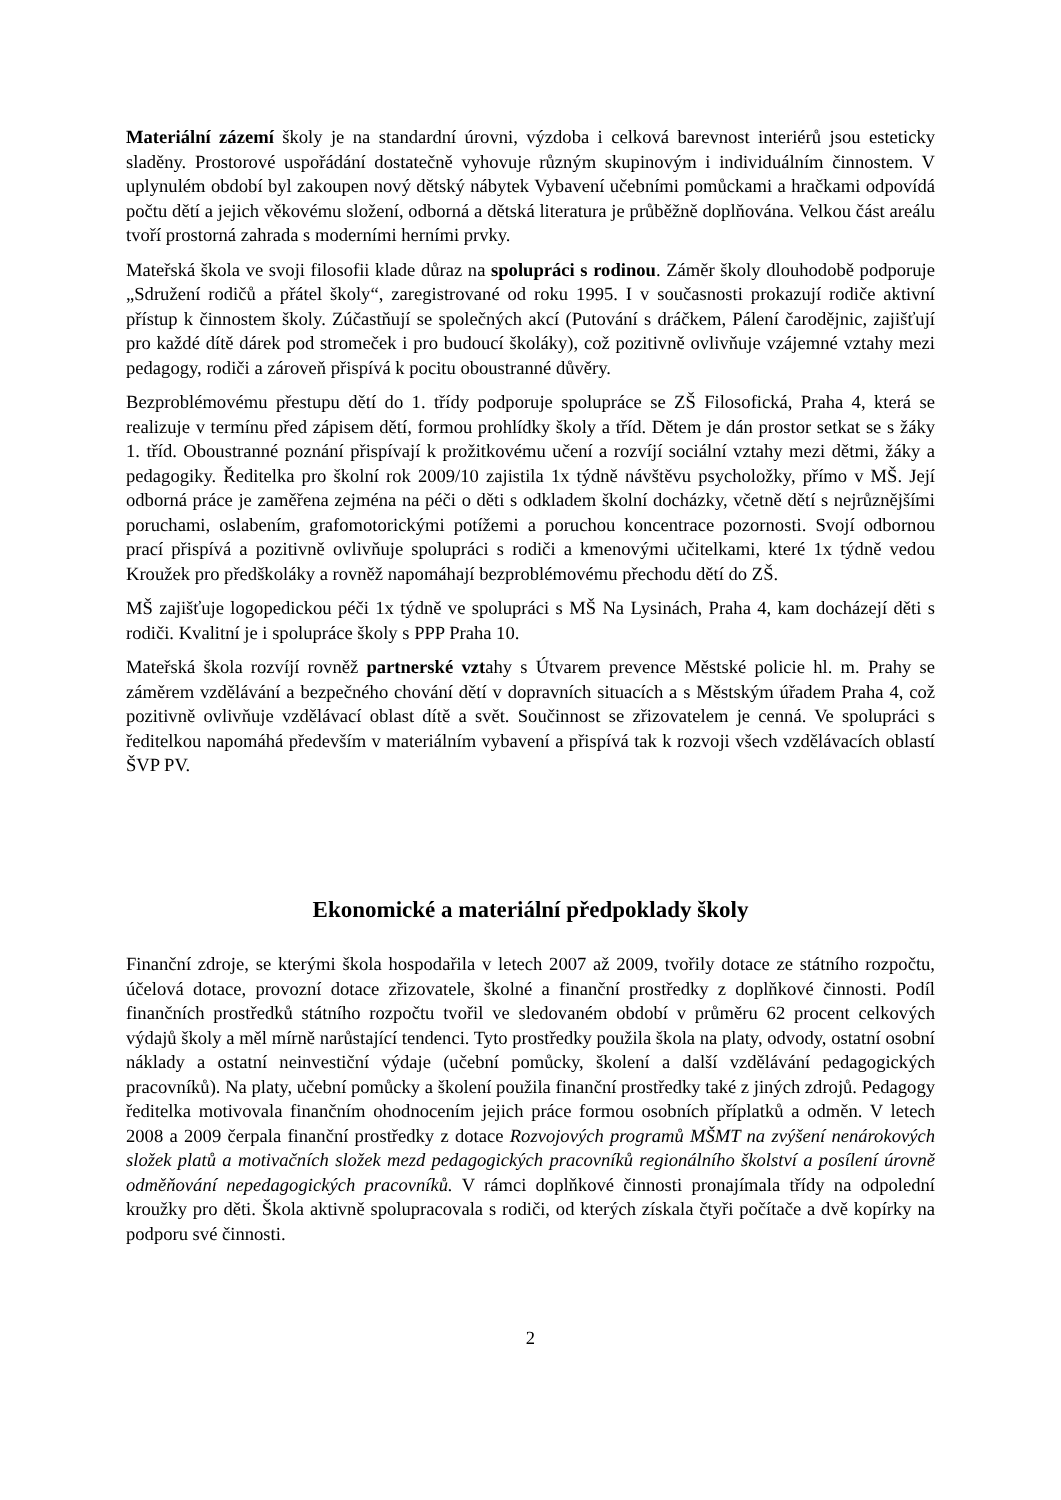Materiální zázemí školy je na standardní úrovni, výzdoba i celková barevnost interiérů jsou esteticky sladěny. Prostorové uspořádání dostatečně vyhovuje různým skupinovým i individuálním činnostem. V uplynulém období byl zakoupen nový dětský nábytek Vybavení učebními pomůckami a hračkami odpovídá počtu dětí a jejich věkovému složení, odborná a dětská literatura je průběžně doplňována. Velkou část areálu tvoří prostorná zahrada s moderními herními prvky.
Mateřská škola ve svoji filosofii klade důraz na spolupráci s rodinou. Záměr školy dlouhodobě podporuje „Sdružení rodičů a přátel školy“, zaregistrované od roku 1995. I v současnosti prokazují rodiče aktivní přístup k činnostem školy. Zúčastňují se společných akcí (Putování s dráčkem, Pálení čarodějnic, zajišťují pro každé dítě dárek pod stromeček i pro budoucí školáky), což pozitivně ovlivňuje vzájemné vztahy mezi pedagogy, rodiči a zároveň přispívá k pocitu oboustranné důvěry.
Bezproblémovému přestupu dětí do 1. třídy podporuje spolupráce se ZŠ Filosofická, Praha 4, která se realizuje v termínu před zápisem dětí, formou prohlídky školy a tříd. Dětem je dán prostor setkat se s žáky 1. tříd. Oboustranné poznání přispívají k prožitkovému učení a rozvíjí sociální vztahy mezi dětmi, žáky a pedagogiky. Ředitelka pro školní rok 2009/10 zajistila 1x týdně návštěvu psycholožky, přímo v MŠ. Její odborná práce je zaměřena zejména na péči o děti s odkladem školní docházky, včetně dětí s nejrůznějšími poruchami, oslabením, grafomotorickými potížemi a poruchou koncentrace pozornosti. Svojí odbornou prací přispívá a pozitivně ovlivňuje spolupráci s rodiči a kmenovými učitelkami, které 1x týdně vedou Kroužek pro předškoláky a rovněž napomáhají bezproblémovému přechodu dětí do ZŠ.
MŠ zajišťuje logopedickou péči 1x týdně ve spolupráci s MŠ Na Lysinách, Praha 4, kam docházejí děti s rodiči. Kvalitní je i spolupráce školy s PPP Praha 10.
Mateřská škola rozvíjí rovněž partnerské vztahy s Útvarem prevence Městské policie hl. m. Prahy se záměrem vzdělávání a bezpečného chování dětí v dopravních situacích a s Městským úřadem Praha 4, což pozitivně ovlivňuje vzdělávací oblast dítě a svět. Součinnost se zřizovatelem je cenná. Ve spolupráci s ředitelkou napomáhá především v materiálním vybavení a přispívá tak k rozvoji všech vzdělávacích oblastí ŠVP PV.
Ekonomické a materiální předpoklady školy
Finanční zdroje, se kterými škola hospodařila v letech 2007 až 2009, tvořily dotace ze státního rozpočtu, účelová dotace, provozní dotace zřizovatele, školné a finanční prostředky z doplňkové činnosti. Podíl finančních prostředků státního rozpočtu tvořil ve sledovaném období v průměru 62 procent celkových výdajů školy a měl mírně narůstající tendenci. Tyto prostředky použila škola na platy, odvody, ostatní osobní náklady a ostatní neinvestiční výdaje (učební pomůcky, školení a další vzdělávání pedagogických pracovníků). Na platy, učební pomůcky a školení použila finanční prostředky také z jiných zdrojů. Pedagogy ředitelka motivovala finančním ohodnocením jejich práce formou osobních příplatků a odměn. V letech 2008 a 2009 čerpala finanční prostředky z dotace Rozvojových programů MŠMT na zvýšení nenárokových složek platů a motivačních složek mezd pedagogických pracovníků regionálního školství a posílení úrovně odměňování nepedagogických pracovníků. V rámci doplňkové činnosti pronajímala třídy na odpolední kroužky pro děti. Škola aktivně spolupracovala s rodiči, od kterých získala čtyři počítače a dvě kopírky na podporu své činnosti.
2